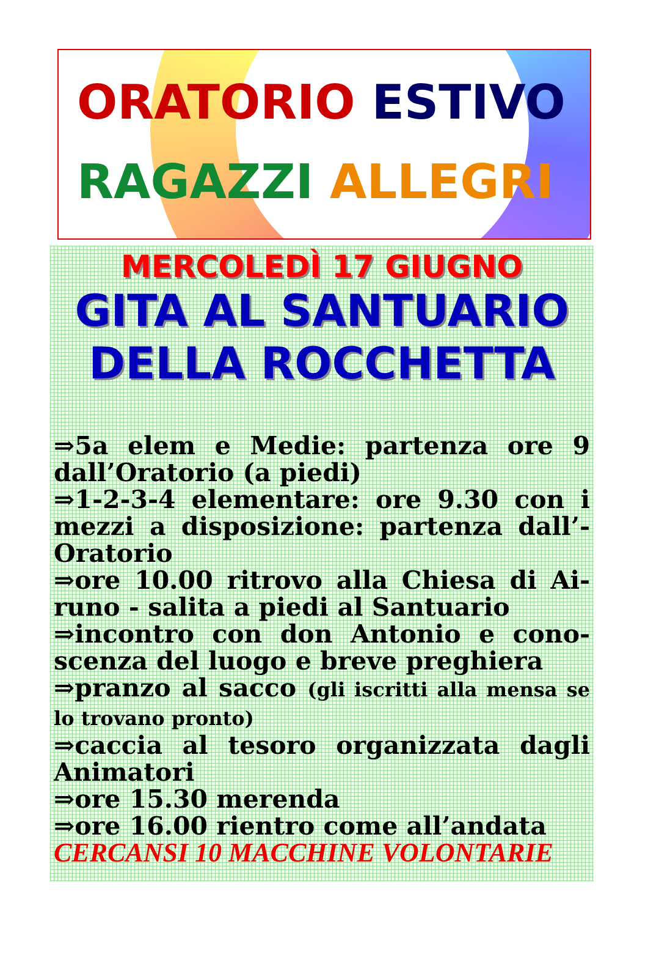ORATORIO ESTIVO
RAGAZZI ALLEGRI
MERCOLEDÌ 17 GIUGNO
GITA AL SANTUARIO
DELLA ROCCHETTA
⇒5a elem e Medie: partenza ore 9 dall’Oratorio (a piedi)
⇒1-2-3-4 elementare: ore 9.30 con i mezzi a disposizione: partenza dall’-Oratorio
⇒ore 10.00 ritrovo alla Chiesa di Ai-runo - salita a piedi al Santuario
⇒incontro con don Antonio e cono-scenza del luogo e breve preghiera
⇒pranzo al sacco (gli iscritti alla mensa se lo trovano pronto)
⇒caccia al tesoro organizzata dagli Animatori
⇒ore 15.30 merenda
⇒ore 16.00 rientro come all’andata
CERCANSI 10 MACCHINE VOLONTARIE